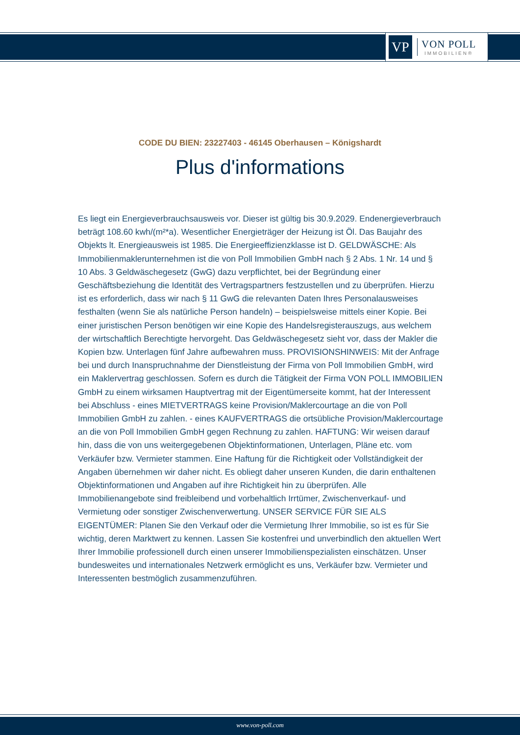VP
VON POLL
IMMOBILIEN®
CODE DU BIEN: 23227403 - 46145 Oberhausen – Königshardt
Plus d'informations
Es liegt ein Energieverbrauchsausweis vor. Dieser ist gültig bis 30.9.2029. Endenergieverbrauch beträgt 108.60 kwh/(m²*a). Wesentlicher Energieträger der Heizung ist Öl. Das Baujahr des Objekts lt. Energieausweis ist 1985. Die Energieeffizienzklasse ist D. GELDWÄSCHE: Als Immobilienmaklerunternehmen ist die von Poll Immobilien GmbH nach § 2 Abs. 1 Nr. 14 und § 10 Abs. 3 Geldwäschegesetz (GwG) dazu verpflichtet, bei der Begründung einer Geschäftsbeziehung die Identität des Vertragspartners festzustellen und zu überprüfen. Hierzu ist es erforderlich, dass wir nach § 11 GwG die relevanten Daten Ihres Personalausweises festhalten (wenn Sie als natürliche Person handeln) – beispielsweise mittels einer Kopie. Bei einer juristischen Person benötigen wir eine Kopie des Handelsregisterauszugs, aus welchem der wirtschaftlich Berechtigte hervorgeht. Das Geldwäschegesetz sieht vor, dass der Makler die Kopien bzw. Unterlagen fünf Jahre aufbewahren muss. PROVISIONSHINWEIS: Mit der Anfrage bei und durch Inanspruchnahme der Dienstleistung der Firma von Poll Immobilien GmbH, wird ein Maklervertrag geschlossen. Sofern es durch die Tätigkeit der Firma VON POLL IMMOBILIEN GmbH zu einem wirksamen Hauptvertrag mit der Eigentümerseite kommt, hat der Interessent bei Abschluss - eines MIETVERTRAGS keine Provision/Maklercourtage an die von Poll Immobilien GmbH zu zahlen. - eines KAUFVERTRAGS die ortsübliche Provision/Maklercourtage an die von Poll Immobilien GmbH gegen Rechnung zu zahlen. HAFTUNG: Wir weisen darauf hin, dass die von uns weitergegebenen Objektinformationen, Unterlagen, Pläne etc. vom Verkäufer bzw. Vermieter stammen. Eine Haftung für die Richtigkeit oder Vollständigkeit der Angaben übernehmen wir daher nicht. Es obliegt daher unseren Kunden, die darin enthaltenen Objektinformationen und Angaben auf ihre Richtigkeit hin zu überprüfen. Alle Immobilienangebote sind freibleibend und vorbehaltlich Irrtümer, Zwischenverkauf- und Vermietung oder sonstiger Zwischenverwertung. UNSER SERVICE FÜR SIE ALS EIGENTÜMER: Planen Sie den Verkauf oder die Vermietung Ihrer Immobilie, so ist es für Sie wichtig, deren Marktwert zu kennen. Lassen Sie kostenfrei und unverbindlich den aktuellen Wert Ihrer Immobilie professionell durch einen unserer Immobilienspezialisten einschätzen. Unser bundesweites und internationales Netzwerk ermöglicht es uns, Verkäufer bzw. Vermieter und Interessenten bestmöglich zusammenzuführen.
www.von-poll.com